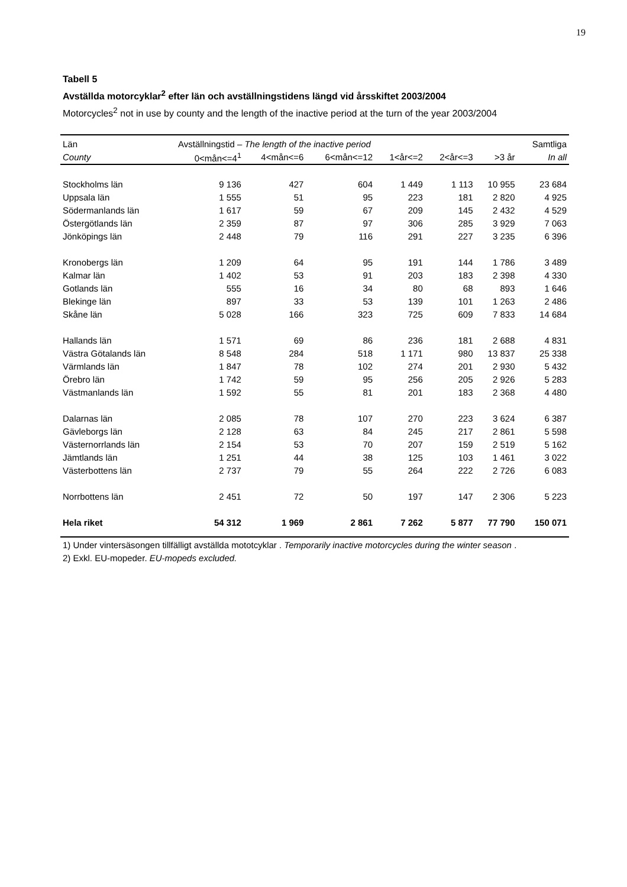19
Tabell 5
Avställda motorcyklar<sup>2</sup> efter län och avställningstidens längd vid årsskiftet 2003/2004
Motorcycles<sup>2</sup> not in use by county and the length of the inactive period at the turn of the year 2003/2004
| Län | Avställningstid – The length of the inactive period | | | | | | Samtliga |
| --- | --- | --- | --- | --- | --- | --- | --- |
| County | 0<mån<=4<sup>1</sup> | 4<mån<=6 | 6<mån<=12 | 1<år<=2 | 2<år<=3 | >3 år | In all |
| Stockholms län | 9 136 | 427 | 604 | 1 449 | 1 113 | 10 955 | 23 684 |
| Uppsala län | 1 555 | 51 | 95 | 223 | 181 | 2 820 | 4 925 |
| Södermanlands län | 1 617 | 59 | 67 | 209 | 145 | 2 432 | 4 529 |
| Östergötlands län | 2 359 | 87 | 97 | 306 | 285 | 3 929 | 7 063 |
| Jönköpings län | 2 448 | 79 | 116 | 291 | 227 | 3 235 | 6 396 |
| Kronobergs län | 1 209 | 64 | 95 | 191 | 144 | 1 786 | 3 489 |
| Kalmar län | 1 402 | 53 | 91 | 203 | 183 | 2 398 | 4 330 |
| Gotlands län | 555 | 16 | 34 | 80 | 68 | 893 | 1 646 |
| Blekinge län | 897 | 33 | 53 | 139 | 101 | 1 263 | 2 486 |
| Skåne län | 5 028 | 166 | 323 | 725 | 609 | 7 833 | 14 684 |
| Hallands län | 1 571 | 69 | 86 | 236 | 181 | 2 688 | 4 831 |
| Västra Götalands län | 8 548 | 284 | 518 | 1 171 | 980 | 13 837 | 25 338 |
| Värmlands län | 1 847 | 78 | 102 | 274 | 201 | 2 930 | 5 432 |
| Örebro län | 1 742 | 59 | 95 | 256 | 205 | 2 926 | 5 283 |
| Västmanlands län | 1 592 | 55 | 81 | 201 | 183 | 2 368 | 4 480 |
| Dalarnas län | 2 085 | 78 | 107 | 270 | 223 | 3 624 | 6 387 |
| Gävleborgs län | 2 128 | 63 | 84 | 245 | 217 | 2 861 | 5 598 |
| Västernorrlands län | 2 154 | 53 | 70 | 207 | 159 | 2 519 | 5 162 |
| Jämtlands län | 1 251 | 44 | 38 | 125 | 103 | 1 461 | 3 022 |
| Västerbottens län | 2 737 | 79 | 55 | 264 | 222 | 2 726 | 6 083 |
| Norrbottens län | 2 451 | 72 | 50 | 197 | 147 | 2 306 | 5 223 |
| Hela riket | 54 312 | 1 969 | 2 861 | 7 262 | 5 877 | 77 790 | 150 071 |
1) Under vintersäsongen tillfälligt avställda mototcyklar . Temporarily inactive motorcycles during the winter season .
2) Exkl. EU-mopeder. EU-mopeds excluded.